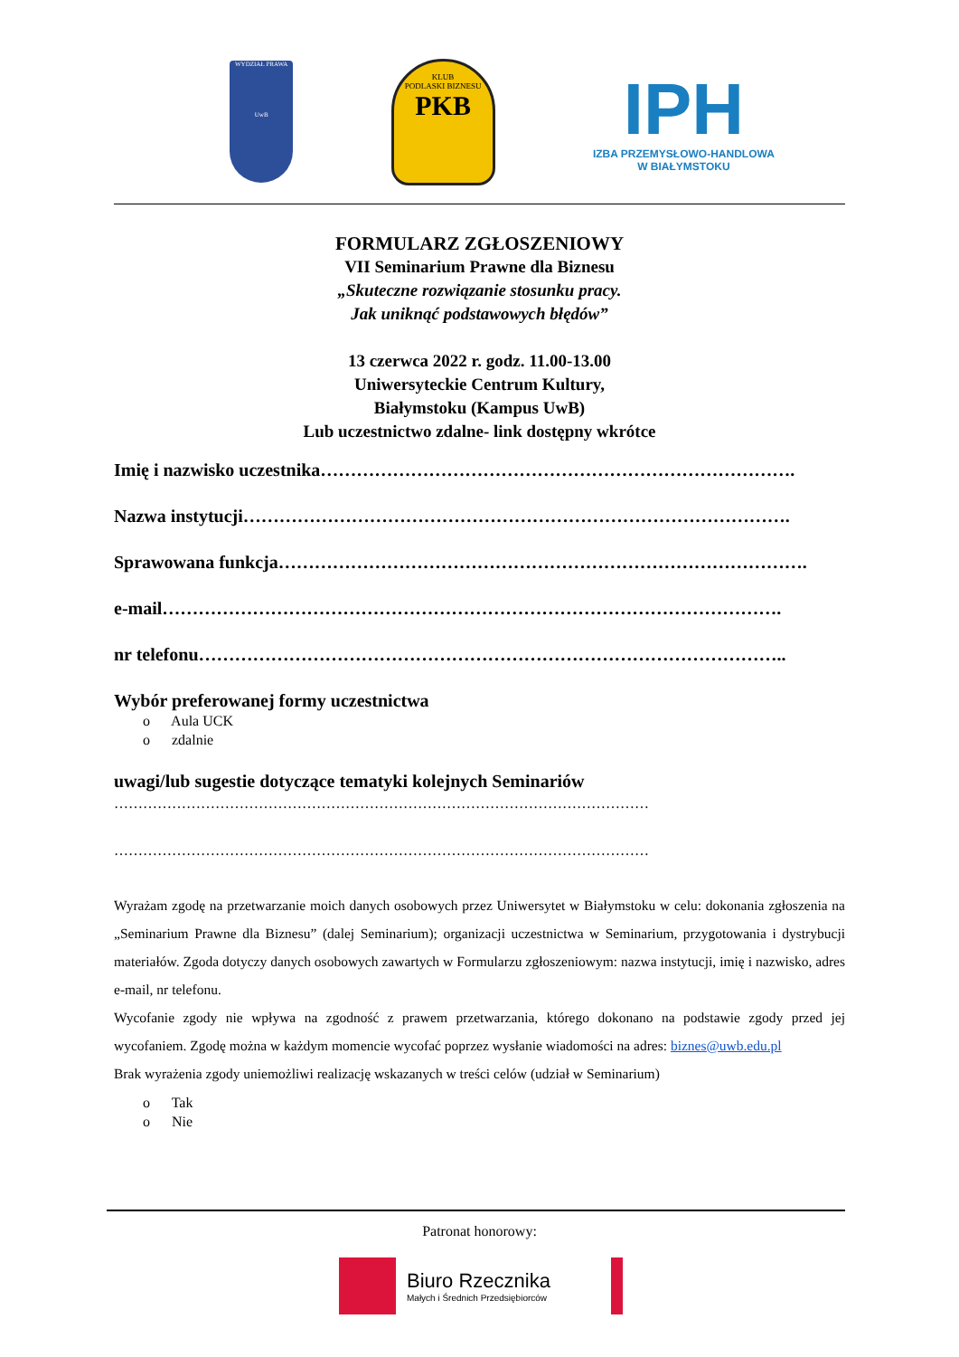WYDZIAŁ PRAWA
UwB
KLUB
PODLASKI BIZNESU
PKB
IPH
IZBA PRZEMYSŁOWO-HANDLOWA
W BIAŁYMSTOKU
FORMULARZ ZGŁOSZENIOWY
VII Seminarium Prawne dla Biznesu
„Skuteczne rozwiązanie stosunku pracy.
Jak uniknąć podstawowych błędów”
13 czerwca 2022 r. godz. 11.00-13.00
Uniwersyteckie Centrum Kultury,
Białymstoku (Kampus UwB)
Lub uczestnictwo zdalne- link dostępny wkrótce
Imię i nazwisko uczestnika…………………………………………………………………….
Nazwa instytucji……………………………………………………………………………….
Sprawowana funkcja…………………………………………………………………………….
e-mail………………………………………………………………………………………….
nr telefonu……………………………………………………………………………………..
Wybór preferowanej formy uczestnictwa
o Aula UCK
o zdalnie
uwagi/lub sugestie dotyczące tematyki kolejnych Seminariów
…………………………………………………………………………………………………
…………………………………………………………………………………………………
Wyrażam zgodę na przetwarzanie moich danych osobowych przez Uniwersytet w Białymstoku w celu: dokonania zgłoszenia na „Seminarium Prawne dla Biznesu” (dalej Seminarium); organizacji uczestnictwa w Seminarium, przygotowania i dystrybucji materiałów. Zgoda dotyczy danych osobowych zawartych w Formularzu zgłoszeniowym: nazwa instytucji, imię i nazwisko, adres e-mail, nr telefonu.
Wycofanie zgody nie wpływa na zgodność z prawem przetwarzania, którego dokonano na podstawie zgody przed jej wycofaniem. Zgodę można w każdym momencie wycofać poprzez wysłanie wiadomości na adres: biznes@uwb.edu.pl
Brak wyrażenia zgody uniemożliwi realizację wskazanych w treści celów (udział w Seminarium)
o Tak
o Nie
Patronat honorowy:
Biuro Rzecznika
Małych i Średnich Przedsiębiorców